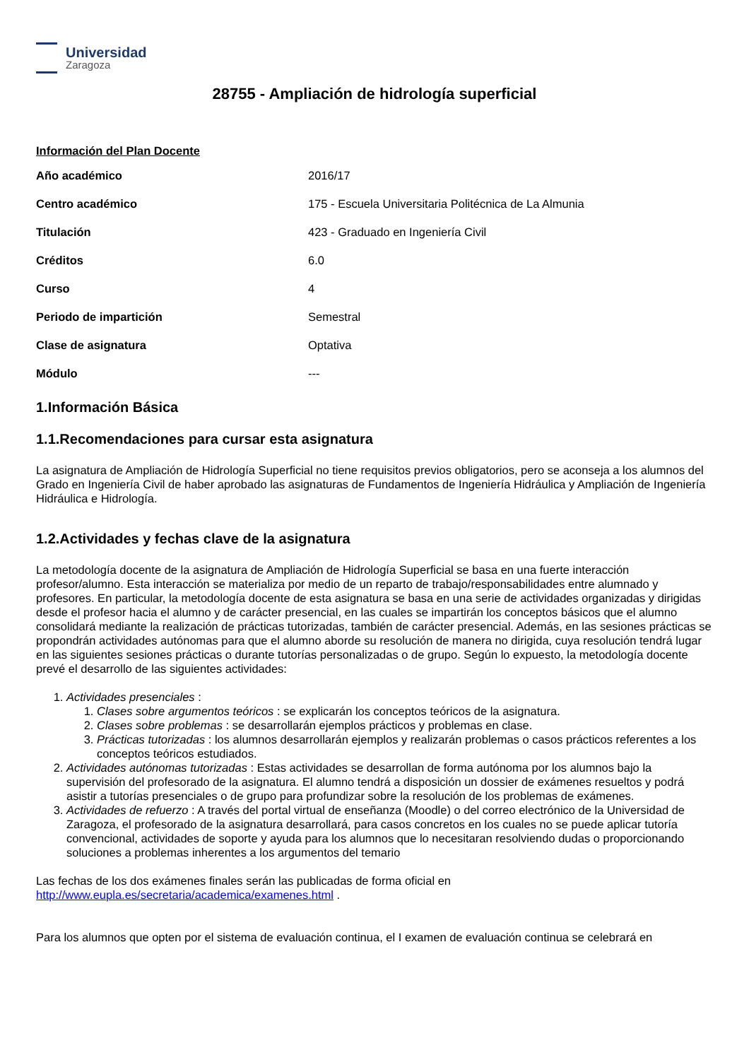Universidad
Zaragoza
28755 - Ampliación de hidrología superficial
Información del Plan Docente
| Año académico | 2016/17 |
| Centro académico | 175 - Escuela Universitaria Politécnica de La Almunia |
| Titulación | 423 - Graduado en Ingeniería Civil |
| Créditos | 6.0 |
| Curso | 4 |
| Periodo de impartición | Semestral |
| Clase de asignatura | Optativa |
| Módulo | --- |
1.Información Básica
1.1.Recomendaciones para cursar esta asignatura
La asignatura de Ampliación de Hidrología Superficial no tiene requisitos previos obligatorios, pero se aconseja a los alumnos del Grado en Ingeniería Civil de haber aprobado las asignaturas de Fundamentos de Ingeniería Hidráulica y Ampliación de Ingeniería Hidráulica e Hidrología.
1.2.Actividades y fechas clave de la asignatura
La metodología docente de la asignatura de Ampliación de Hidrología Superficial se basa en una fuerte interacción profesor/alumno. Esta interacción se materializa por medio de un reparto de trabajo/responsabilidades entre alumnado y profesores. En particular, la metodología docente de esta asignatura se basa en una serie de actividades organizadas y dirigidas desde el profesor hacia el alumno y de carácter presencial, en las cuales se impartirán los conceptos básicos que el alumno consolidará mediante la realización de prácticas tutorizadas, también de carácter presencial. Además, en las sesiones prácticas se propondrán actividades autónomas para que el alumno aborde su resolución de manera no dirigida, cuya resolución tendrá lugar en las siguientes sesiones prácticas o durante tutorías personalizadas o de grupo. Según lo expuesto, la metodología docente prevé el desarrollo de las siguientes actividades:
1. Actividades presenciales :
1. Clases sobre argumentos teóricos : se explicarán los conceptos teóricos de la asignatura.
2. Clases sobre problemas : se desarrollarán ejemplos prácticos y problemas en clase.
3. Prácticas tutorizadas : los alumnos desarrollarán ejemplos y realizarán problemas o casos prácticos referentes a los conceptos teóricos estudiados.
2. Actividades autónomas tutorizadas : Estas actividades se desarrollan de forma autónoma por los alumnos bajo la supervisión del profesorado de la asignatura. El alumno tendrá a disposición un dossier de exámenes resueltos y podrá asistir a tutorías presenciales o de grupo para profundizar sobre la resolución de los problemas de exámenes.
3. Actividades de refuerzo : A través del portal virtual de enseñanza (Moodle) o del correo electrónico de la Universidad de Zaragoza, el profesorado de la asignatura desarrollará, para casos concretos en los cuales no se puede aplicar tutoría convencional, actividades de soporte y ayuda para los alumnos que lo necesitaran resolviendo dudas o proporcionando soluciones a problemas inherentes a los argumentos del temario
Las fechas de los dos exámenes finales serán las publicadas de forma oficial en http://www.eupla.es/secretaria/academica/examenes.html .
Para los alumnos que opten por el sistema de evaluación continua, el I examen de evaluación continua se celebrará en